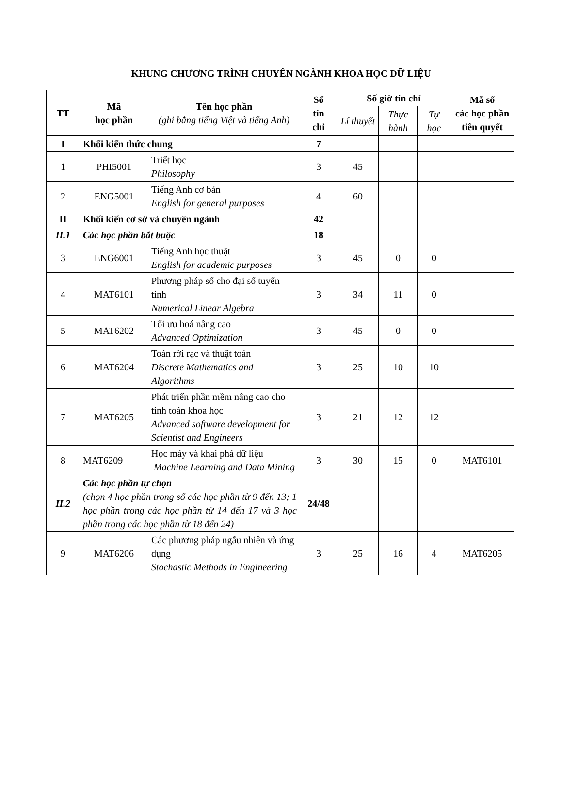KHUNG CHƯƠNG TRÌNH CHUYÊN NGÀNH KHOA HỌC DỮ LIỆU
| TT | Mã học phần | Tên học phần (ghi bằng tiếng Việt và tiếng Anh) | Số tín chỉ | Số giờ tín chỉ | | | Mã số các học phần tiên quyết |
| --- | --- | --- | --- | --- | --- | --- | --- |
| | | | | Lí thuyết | Thực hành | Tự học | |
| I | Khối kiến thức chung | | 7 | | | | |
| 1 | PHI5001 | Triết học Philosophy | 3 | 45 | | | |
| 2 | ENG5001 | Tiếng Anh cơ bản English for general purposes | 4 | 60 | | | |
| II | Khối kiến cơ sở và chuyên ngành | | 42 | | | | |
| II.1 | Các học phần bắt buộc | | 18 | | | | |
| 3 | ENG6001 | Tiếng Anh học thuật English for academic purposes | 3 | 45 | 0 | 0 | |
| 4 | MAT6101 | Phương pháp số cho đại số tuyến tính Numerical Linear Algebra | 3 | 34 | 11 | 0 | |
| 5 | MAT6202 | Tối ưu hoá nâng cao Advanced Optimization | 3 | 45 | 0 | 0 | |
| 6 | MAT6204 | Toán rời rạc và thuật toán Discrete Mathematics and Algorithms | 3 | 25 | 10 | 10 | |
| 7 | MAT6205 | Phát triển phần mềm nâng cao cho tính toán khoa học Advanced software development for Scientist and Engineers | 3 | 21 | 12 | 12 | |
| 8 | MAT6209 | Học máy và khai phá dữ liệu Machine Learning and Data Mining | 3 | 30 | 15 | 0 | MAT6101 |
| II.2 | Các học phần tự chọn (chọn 4 học phần trong số các học phần từ 9 đến 13; 1 học phần trong các học phần từ 14 đến 17 và 3 học phần trong các học phần từ 18 đến 24) | | 24/48 | | | | |
| 9 | MAT6206 | Các phương pháp ngẫu nhiên và ứng dụng Stochastic Methods in Engineering | 3 | 25 | 16 | 4 | MAT6205 |